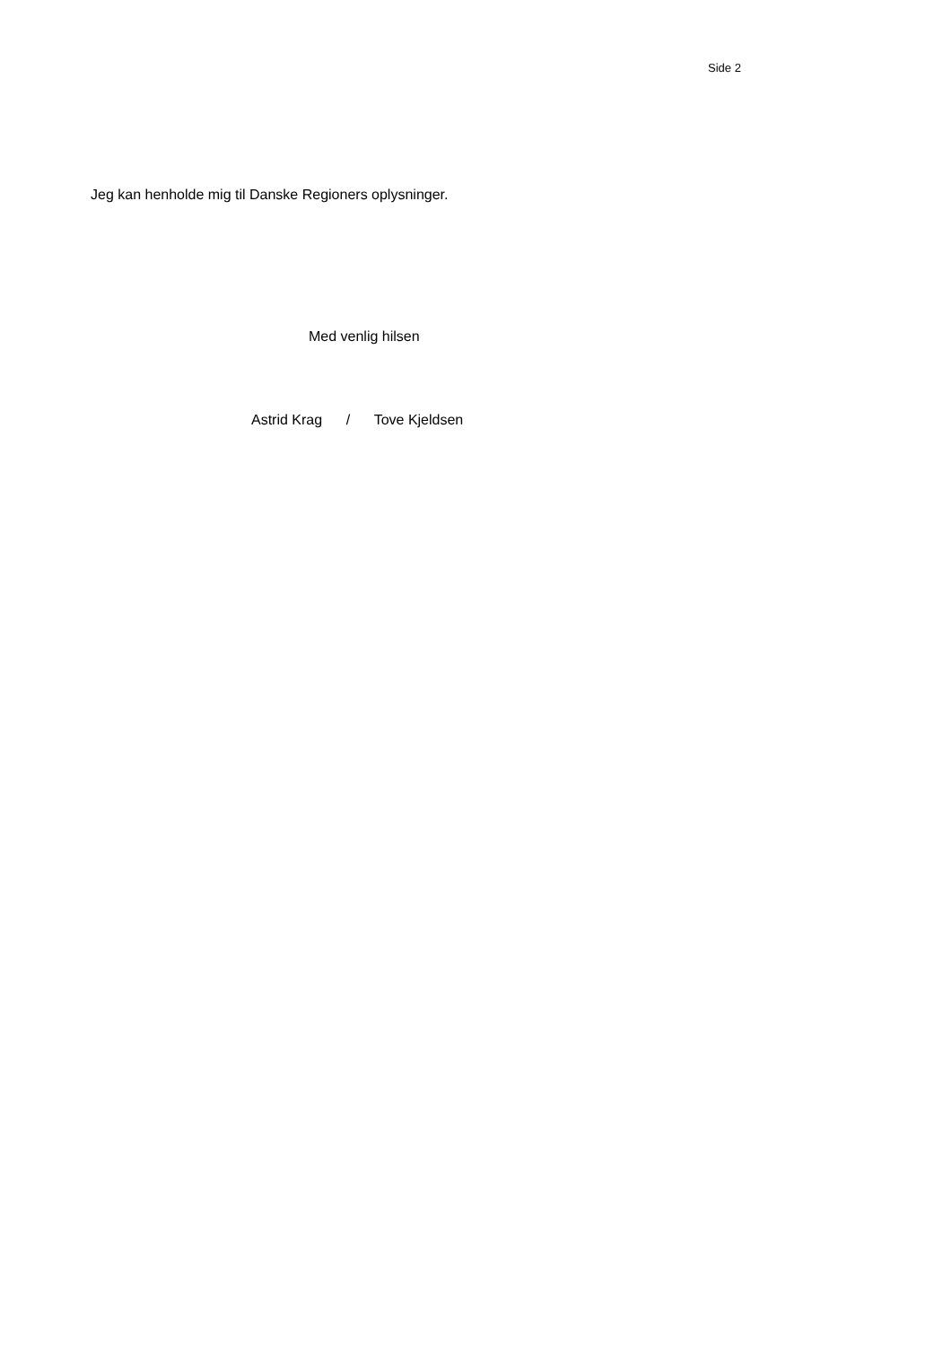Side 2
Jeg kan henholde mig til Danske Regioners oplysninger.
Med venlig hilsen
Astrid Krag / Tove Kjeldsen